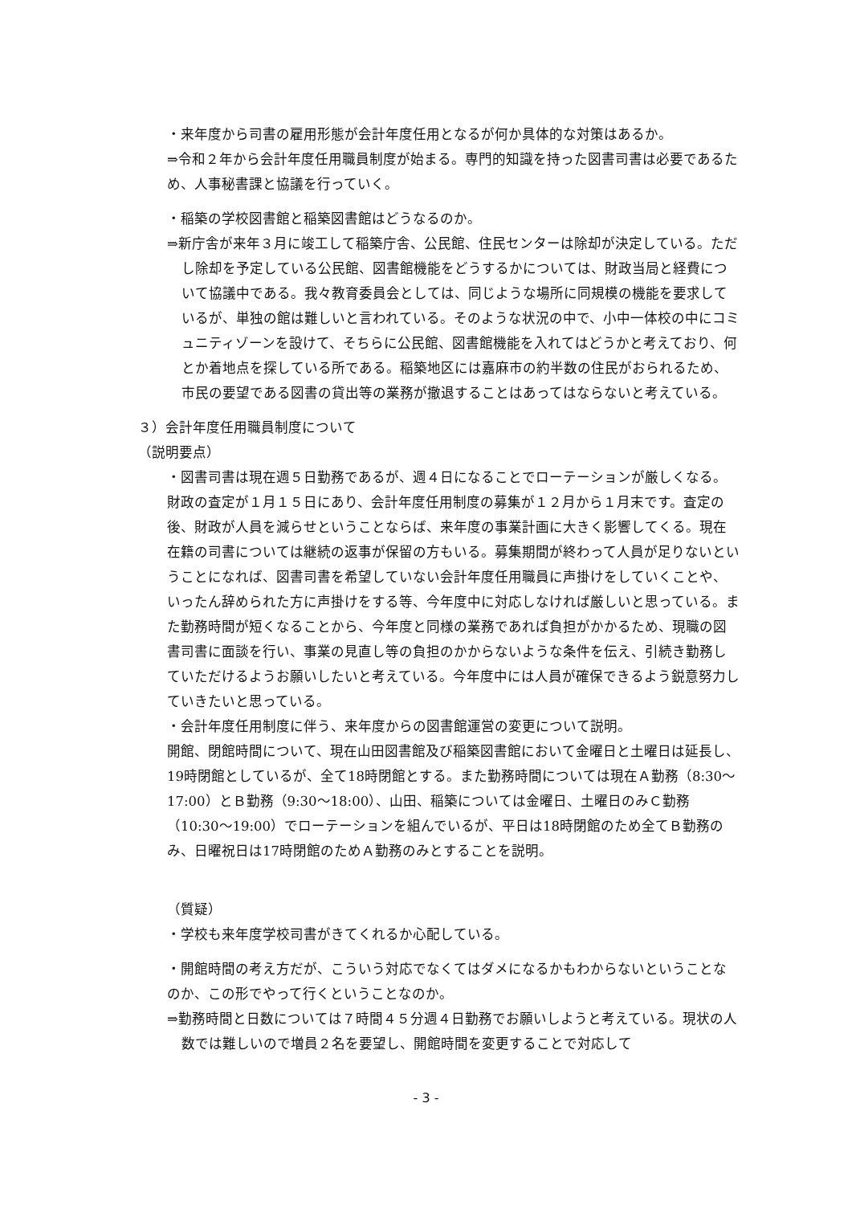・来年度から司書の雇用形態が会計年度任用となるが何か具体的な対策はあるか。
⇒令和２年から会計年度任用職員制度が始まる。専門的知識を持った図書司書は必要であるため、人事秘書課と協議を行っていく。
・稲築の学校図書館と稲築図書館はどうなるのか。
⇒新庁舎が来年３月に竣工して稲築庁舎、公民館、住民センターは除却が決定している。ただし除却を予定している公民館、図書館機能をどうするかについては、財政当局と経費について協議中である。我々教育委員会としては、同じような場所に同規模の機能を要求しているが、単独の館は難しいと言われている。そのような状況の中で、小中一体校の中にコミュニティゾーンを設けて、そちらに公民館、図書館機能を入れてはどうかと考えており、何とか着地点を探している所である。稲築地区には嘉麻市の約半数の住民がおられるため、市民の要望である図書の貸出等の業務が撤退することはあってはならないと考えている。
３）会計年度任用職員制度について
（説明要点）
・図書司書は現在週５日勤務であるが、週４日になることでローテーションが厳しくなる。財政の査定が１月１５日にあり、会計年度任用制度の募集が１２月から１月末です。査定の後、財政が人員を減らせということならば、来年度の事業計画に大きく影響してくる。現在在籍の司書については継続の返事が保留の方もいる。募集期間が終わって人員が足りないということになれば、図書司書を希望していない会計年度任用職員に声掛けをしていくことや、いったん辞められた方に声掛けをする等、今年度中に対応しなければ厳しいと思っている。また勤務時間が短くなることから、今年度と同様の業務であれば負担がかかるため、現職の図書司書に面談を行い、事業の見直し等の負担のかからないような条件を伝え、引続き勤務していただけるようお願いしたいと考えている。今年度中には人員が確保できるよう鋭意努力していきたいと思っている。
・会計年度任用制度に伴う、来年度からの図書館運営の変更について説明。
開館、閉館時間について、現在山田図書館及び稲築図書館において金曜日と土曜日は延長し、19時閉館としているが、全て18時閉館とする。また勤務時間については現在Ａ勤務（8:30～17:00）とＢ勤務（9:30～18:00）、山田、稲築については金曜日、土曜日のみＣ勤務（10:30～19:00）でローテーションを組んでいるが、平日は18時閉館のため全てＢ勤務のみ、日曜祝日は17時閉館のためＡ勤務のみとすることを説明。
（質疑）
・学校も来年度学校司書がきてくれるか心配している。
・開館時間の考え方だが、こういう対応でなくてはダメになるかもわからないということなのか、この形でやって行くということなのか。
⇒勤務時間と日数については７時間４５分週４日勤務でお願いしようと考えている。現状の人数では難しいので増員２名を要望し、開館時間を変更することで対応して
- 3 -